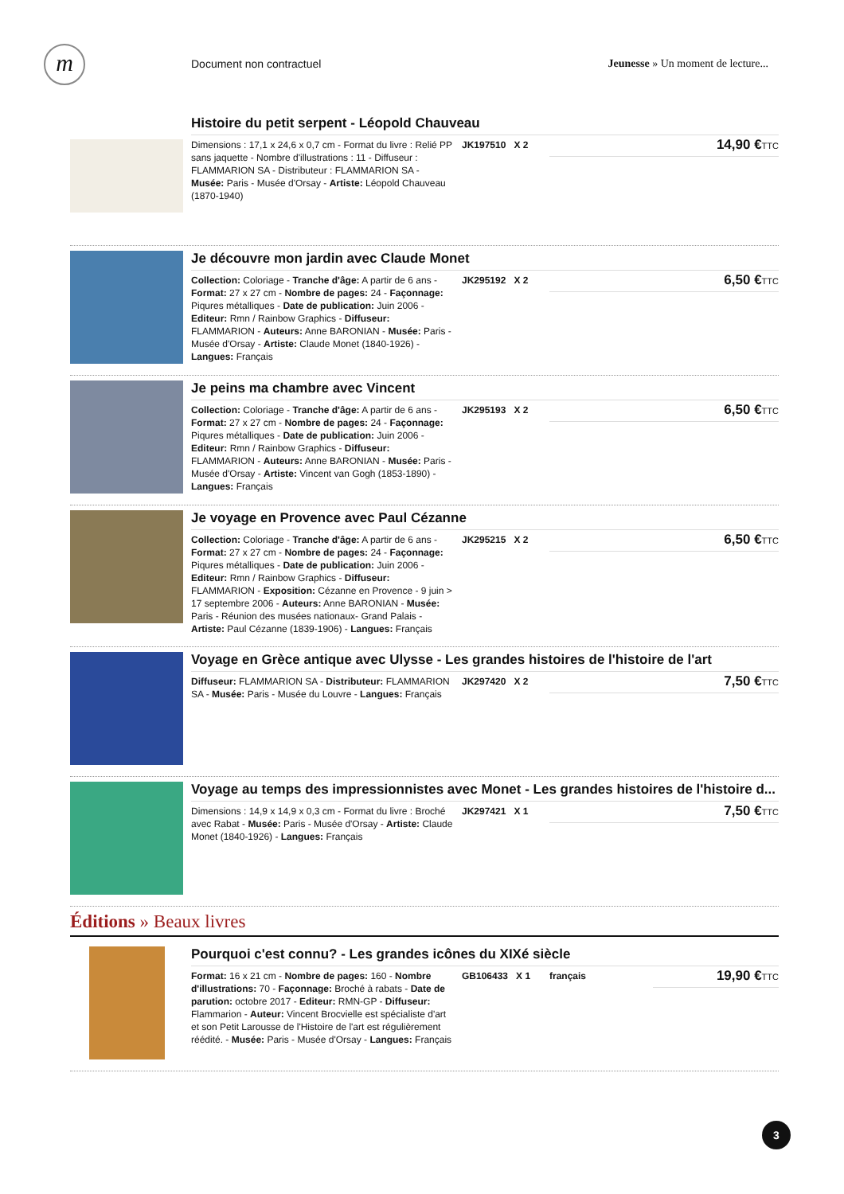m Document non contractuel
Jeunesse » Un moment de lecture...
Histoire du petit serpent - Léopold Chauveau
Dimensions : 17,1 x 24,6 x 0,7 cm - Format du livre : Relié PP sans jaquette - Nombre d'illustrations : 11 - Diffuseur : FLAMMARION SA - Distributeur : FLAMMARION SA - Musée: Paris - Musée d'Orsay - Artiste: Léopold Chauveau (1870-1940)
JK197510 X 2
14,90 €TTC
Je découvre mon jardin avec Claude Monet
Collection: Coloriage - Tranche d'âge: A partir de 6 ans - Format: 27 x 27 cm - Nombre de pages: 24 - Façonnage: Piqures métalliques - Date de publication: Juin 2006 - Editeur: Rmn / Rainbow Graphics - Diffuseur: FLAMMARION - Auteurs: Anne BARONIAN - Musée: Paris - Musée d'Orsay - Artiste: Claude Monet (1840-1926) - Langues: Français
JK295192 X 2
6,50 €TTC
Je peins ma chambre avec Vincent
Collection: Coloriage - Tranche d'âge: A partir de 6 ans - Format: 27 x 27 cm - Nombre de pages: 24 - Façonnage: Piqures métalliques - Date de publication: Juin 2006 - Editeur: Rmn / Rainbow Graphics - Diffuseur: FLAMMARION - Auteurs: Anne BARONIAN - Musée: Paris - Musée d'Orsay - Artiste: Vincent van Gogh (1853-1890) - Langues: Français
JK295193 X 2
6,50 €TTC
Je voyage en Provence avec Paul Cézanne
Collection: Coloriage - Tranche d'âge: A partir de 6 ans - Format: 27 x 27 cm - Nombre de pages: 24 - Façonnage: Piqures métalliques - Date de publication: Juin 2006 - Editeur: Rmn / Rainbow Graphics - Diffuseur: FLAMMARION - Exposition: Cézanne en Provence - 9 juin > 17 septembre 2006 - Auteurs: Anne BARONIAN - Musée: Paris - Réunion des musées nationaux- Grand Palais - Artiste: Paul Cézanne (1839-1906) - Langues: Français
JK295215 X 2
6,50 €TTC
Voyage en Grèce antique avec Ulysse - Les grandes histoires de l'histoire de l'art
Diffuseur: FLAMMARION SA - Distributeur: FLAMMARION SA - Musée: Paris - Musée du Louvre - Langues: Français
JK297420 X 2
7,50 €TTC
Voyage au temps des impressionnistes avec Monet - Les grandes histoires de l'histoire d...
Dimensions : 14,9 x 14,9 x 0,3 cm - Format du livre : Broché avec Rabat - Musée: Paris - Musée d'Orsay - Artiste: Claude Monet (1840-1926) - Langues: Français
JK297421 X 1
7,50 €TTC
Éditions » Beaux livres
Pourquoi c'est connu? - Les grandes icônes du XIXé siècle
Format: 16 x 21 cm - Nombre de pages: 160 - Nombre d'illustrations: 70 - Façonnage: Broché à rabats - Date de parution: octobre 2017 - Editeur: RMN-GP - Diffuseur: Flammarion - Auteur: Vincent Brocvielle est spécialiste d'art et son Petit Larousse de l'Histoire de l'art est régulièrement réédité. - Musée: Paris - Musée d'Orsay - Langues: Français
GB106433 X 1 français
19,90 €TTC
3